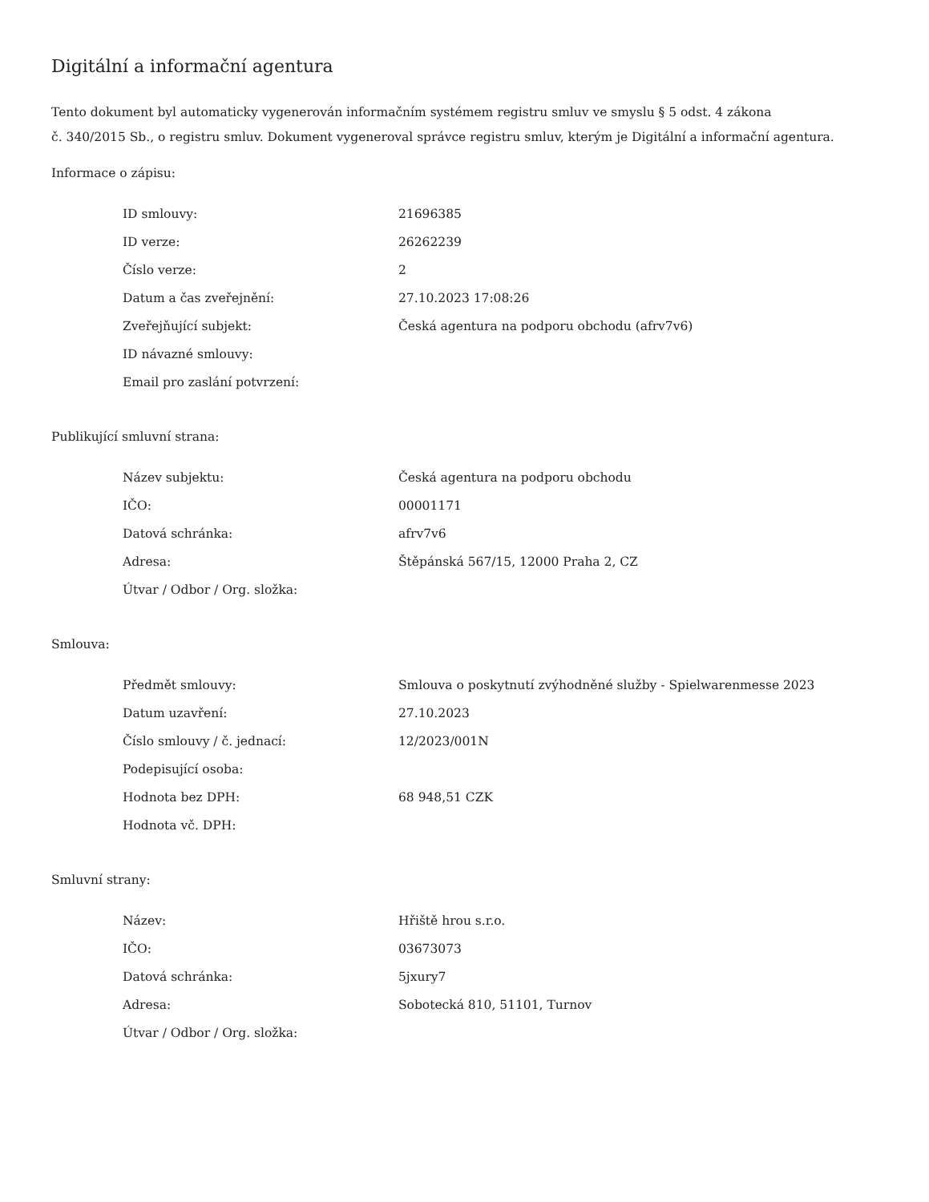Digitální a informační agentura
Tento dokument byl automaticky vygenerován informačním systémem registru smluv ve smyslu § 5 odst. 4 zákona
č. 340/2015 Sb., o registru smluv. Dokument vygeneroval správce registru smluv, kterým je Digitální a informační agentura.
Informace o zápisu:
| ID smlouvy: | 21696385 |
| ID verze: | 26262239 |
| Číslo verze: | 2 |
| Datum a čas zveřejnění: | 27.10.2023 17:08:26 |
| Zveřejňující subjekt: | Česká agentura na podporu obchodu (afrv7v6) |
| ID návazné smlouvy: | |
| Email pro zaslání potvrzení: | |
Publikující smluvní strana:
| Název subjektu: | Česká agentura na podporu obchodu |
| IČO: | 00001171 |
| Datová schránka: | afrv7v6 |
| Adresa: | Štěpánská 567/15, 12000 Praha 2, CZ |
| Útvar / Odbor / Org. složka: | |
Smlouva:
| Předmět smlouvy: | Smlouva o poskytnutí zvýhodněné služby - Spielwarenmesse 2023 |
| Datum uzavření: | 27.10.2023 |
| Číslo smlouvy / č. jednací: | 12/2023/001N |
| Podepisující osoba: | |
| Hodnota bez DPH: | 68 948,51 CZK |
| Hodnota vč. DPH: | |
Smluvní strany:
| Název: | Hřiště hrou s.r.o. |
| IČO: | 03673073 |
| Datová schránka: | 5jxury7 |
| Adresa: | Sobotecká 810, 51101, Turnov |
| Útvar / Odbor / Org. složka: | |